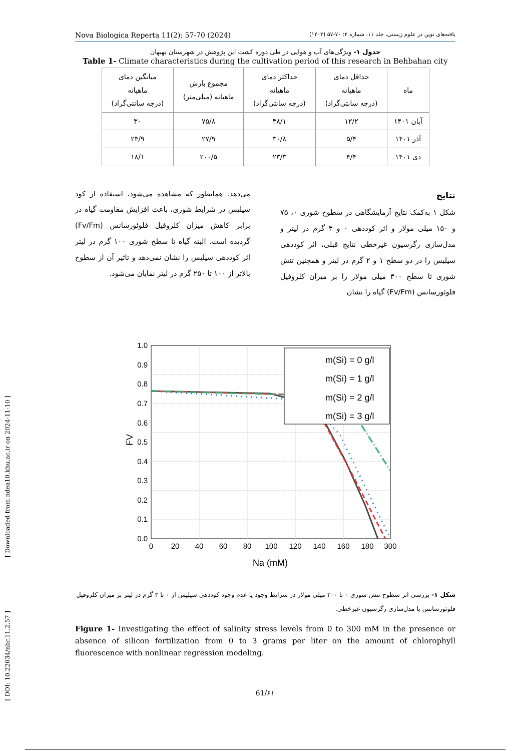[ Downloaded from ndea10.khu.ac.ir on 2024-11-10 ]
[ DOI: 10.22034/nbr.11.2.57 ]
Nova Biologica Reperta 11(2): 57-70 (2024) یافته‌های نوین در علوم زیستی، جلد ۱۱، شماره ۲: ۷۰-۵۷ (۱۴۰۳)
جدول ۱- ویژگی‌های آب و هوایی در طی دوره کشت این پژوهش در شهرستان بهبهان
Table 1- Climate characteristics during the cultivation period of this research in Behbahan city
| ماه | حداقل دمای ماهیانه (درجه سانتی‌گراد) | حداکثر دمای ماهیانه (درجه سانتی‌گراد) | مجموع بارش ماهیانه (میلی‌متر) | میانگین دمای ماهیانه (درجه سانتی‌گراد) |
| آبان ۱۴۰۱ | ۱۲/۲ | ۳۸/۱ | ۷۵/۸ | ۳۰ |
| آذر ۱۴۰۱ | ۵/۴ | ۳۰/۸ | ۲۷/۹ | ۲۴/۹ |
| دی ۱۴۰۱ | ۴/۴ | ۲۳/۳ | ۲۰۰/۵ | ۱۸/۱ |
نتایج
شکل ۱ به‌کمک نتایج آزمایشگاهی در سطوح شوری ۰، ۷۵ و ۱۵۰ میلی مولار و اثر کوددهی ۰ و ۳ گرم در لیتر و مدل‌سازی رگرسیون غیرخطی نتایج قبلی، اثر کوددهی سیلیس را در دو سطح ۱ و ۲ گرم در لیتر و همچنین تنش شوری تا سطح ۳۰۰ میلی مولار را بر میزان کلروفیل فلوئورسانس (Fv/Fm) گیاه را نشان
می‌دهد. همانطور که مشاهده می‌شود، استفاده از کود سیلیس در شرایط شوری، باعث افزایش مقاومت گیاه در برابر کاهش میزان کلروفیل فلوئورسانس (Fv/Fm) گردیده است. البته گیاه تا سطح شوری ۱۰۰ گرم در لیتر اثر کوددهی سیلیس را نشان نمی‌دهد و تاثیر آن از سطوح بالاتر از ۱۰۰ تا ۲۵۰ گرم در لیتر نمایان می‌شود.
1.0
0.9
0.8
0.7
0.6
0.5
0.4
0.3
0.2
0.1
0.0
0
20
40
60
80
100
120
140
160
180
300
Na (mM)
FV
m(Si) = 0 g/l
m(Si) = 1 g/l
m(Si) = 2 g/l
m(Si) = 3 g/l
شکل ۱- بررسی اثر سطوح تنش شوری ۰ تا ۳۰۰ میلی مولار در شرایط وجود یا عدم وجود کوددهی سیلیس از ۰ تا ۳ گرم در لیتر بر میزان کلروفیل فلوئورسانس با مدل‌سازی رگرسیون غیرخطی.
Figure 1- Investigating the effect of salinity stress levels from 0 to 300 mM in the presence or absence of silicon fertilization from 0 to 3 grams per liter on the amount of chlorophyll fluorescence with nonlinear regression modeling.
61/۶۱